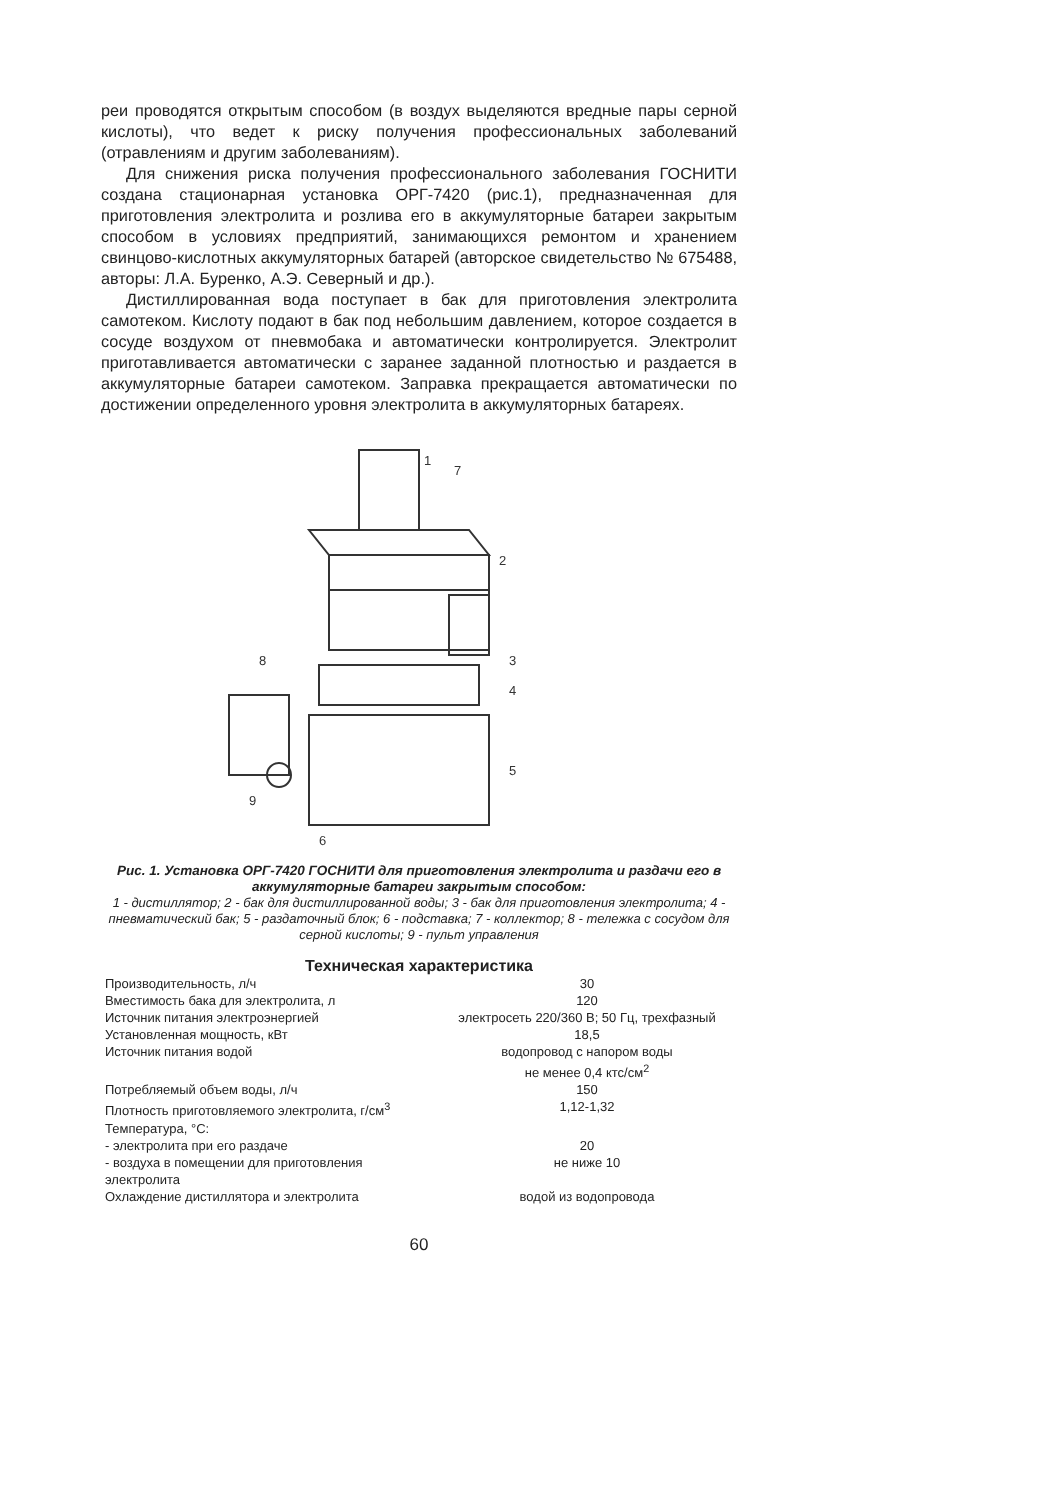реи проводятся открытым способом (в воздух выделяются вредные пары серной кислоты), что ведет к риску получения профессиональных заболеваний (отравлениям и другим заболеваниям).
Для снижения риска получения профессионального заболевания ГОСНИТИ создана стационарная установка ОРГ-7420 (рис.1), предназначенная для приготовления электролита и розлива его в аккумуляторные батареи закрытым способом в условиях предприятий, занимающихся ремонтом и хранением свинцово-кислотных аккумуляторных батарей (авторское свидетельство № 675488, авторы: Л.А. Буренко, А.Э. Северный и др.).
Дистиллированная вода поступает в бак для приготовления электролита самотеком. Кислоту подают в бак под небольшим давлением, которое создается в сосуде воздухом от пневмобака и автоматически контролируется. Электролит приготавливается автоматически с заранее заданной плотностью и раздается в аккумуляторные батареи самотеком. Заправка прекращается автоматически по достижении определенного уровня электролита в аккумуляторных батареях.
1
2
3
4
5
6
7
8
9
Рис. 1. Установка ОРГ-7420 ГОСНИТИ для приготовления электролита и раздачи его в аккумуляторные батареи закрытым способом:
1 - дистиллятор; 2 - бак для дистиллированной воды; 3 - бак для приготовления электролита; 4 - пневматический бак; 5 - раздаточный блок; 6 - подставка; 7 - коллектор; 8 - тележка с сосудом для серной кислоты; 9 - пульт управления
Техническая характеристика
| Производительность, л/ч | 30 |
| Вместимость бака для электролита, л | 120 |
| Источник питания электроэнергией | электросеть 220/360 В; 50 Гц, трехфазный |
| Установленная мощность, кВт | 18,5 |
| Источник питания водой | водопровод с напором воды не менее 0,4 ктс/см<sup>2</sup> |
| Потребляемый объем воды, л/ч | 150 |
| Плотность приготовляемого электролита, г/см<sup>3</sup> | 1,12-1,32 |
| Температура, °С: | |
| - электролита при его раздаче | 20 |
| - воздуха в помещении для приготовления электролита | не ниже 10 |
| Охлаждение дистиллятора и электролита | водой из водопровода |
60